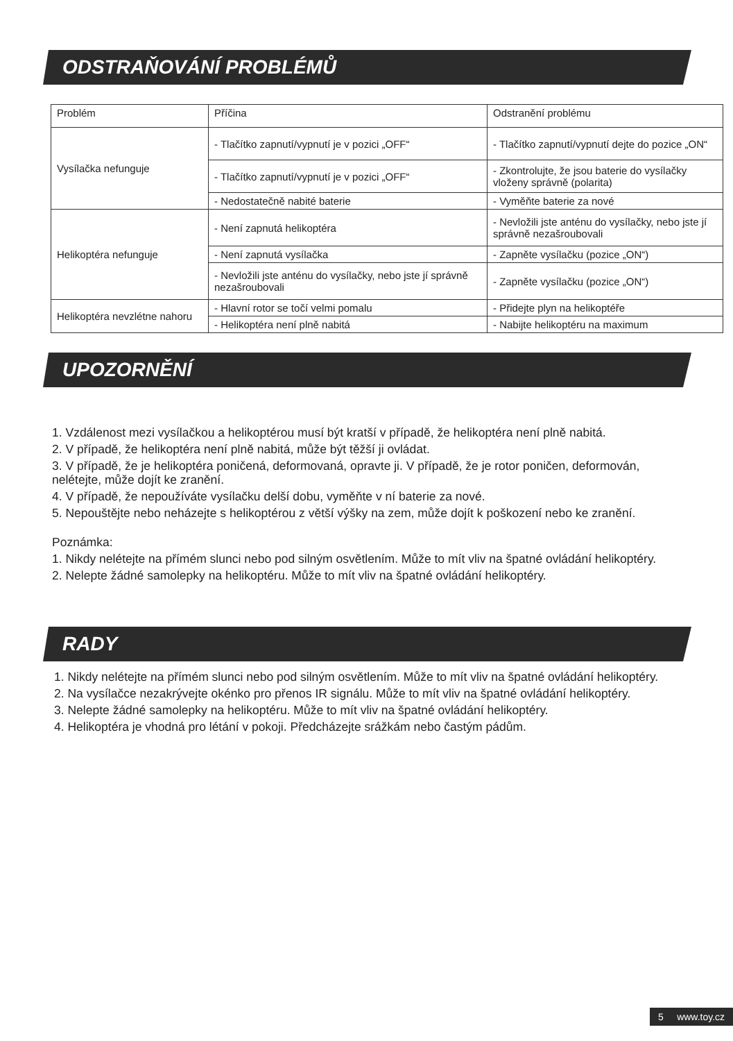ODSTRAŇOVÁNÍ PROBLÉMŮ
| Problém | Příčina | Odstranění problému |
| Vysílačka nefunguje | - Tlačítko zapnutí/vypnutí je v pozici „OFF“ | - Tlačítko zapnutí/vypnutí dejte do pozice „ON“ |
| | - Tlačítko zapnutí/vypnutí je v pozici „OFF“ | - Zkontrolujte, že jsou baterie do vysílačky vloženy správně (polarita) |
| | - Nedostatečně nabité baterie | - Vyměňte baterie za nové |
| Helikoptéra nefunguje | - Není zapnutá helikoptéra | - Nevložili jste anténu do vysílačky, nebo jste jí správně nezašroubovali |
| | - Není zapnutá vysílačka | - Zapněte vysílačku (pozice „ON“) |
| | - Nevložili jste anténu do vysílačky, nebo jste jí správně nezašroubovali | - Zapněte vysílačku (pozice „ON“) |
| Helikoptéra nevzlétne nahoru | - Hlavní rotor se točí velmi pomalu | - Přidejte plyn na helikoptéře |
| | - Helikoptéra není plně nabitá | - Nabijte helikoptéru na maximum |
UPOZORNĚNÍ
1. Vzdálenost mezi vysílačkou a helikoptérou musí být kratší v případě, že helikoptéra není plně nabitá.
2. V případě, že helikoptéra není plně nabitá, může být těžší ji ovládat.
3. V případě, že je helikoptéra poničená, deformovaná, opravte ji. V případě, že je rotor poničen, deformován, nelétejte, může dojít ke zranění.
4. V případě, že nepoužíváte vysílačku delší dobu, vyměňte v ní baterie za nové.
5. Nepouštějte nebo neházejte s helikoptérou z větší výšky na zem, může dojít k poškození nebo ke zranění.
Poznámka:
1. Nikdy nelétejte na přímém slunci nebo pod silným osvětlením. Může to mít vliv na špatné ovládání helikoptéry.
2. Nelepte žádné samolepky na helikoptéru. Může to mít vliv na špatné ovládání helikoptéry.
RADY
1. Nikdy nelétejte na přímém slunci nebo pod silným osvětlením. Může to mít vliv na špatné ovládání helikoptéry.
2. Na vysílačce nezakrývejte okénko pro přenos IR signálu. Může to mít vliv na špatné ovládání helikoptéry.
3. Nelepte žádné samolepky na helikoptéru. Může to mít vliv na špatné ovládání helikoptéry.
4. Helikoptéra je vhodná pro létání v pokoji. Předcházejte srážkám nebo častým pádům.
5 www.toy.cz